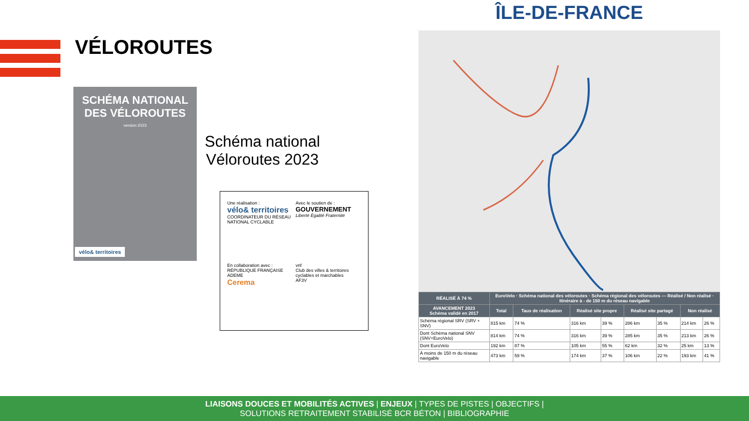VÉLOROUTES
SCHÉMA NATIONAL DES VÉLOROUTES
version 2023
vélo& territoires
Schéma national
Véloroutes 2023
Une réalisation :
vélo& territoires
COORDINATEUR DU RÉSEAU NATIONAL CYCLABLE
Avec le soutien de :
GOUVERNEMENT
Liberté Égalité Fraternité
En collaboration avec :
RÉPUBLIQUE FRANÇAISE ADEME
Cerema
vnf
Club des villes & territoires cyclables et marchables
AF3V
ÎLE-DE-FRANCE
| RÉALISÉ À 74 % | EuroVelo · Schéma national des véloroutes · Schéma régional des véloroutes — Réalisé / Non réalisé · Itinéraire à - de 150 m du réseau navigable | | | | | | | |
| --- | --- | --- | --- | --- | --- | --- | --- | --- |
| AVANCEMENT 2023 Schéma validé en 2017 | Total | Taux de réalisation | Réalisé site propre | | Réalisé site partagé | | Non réalisé | |
| Schéma régional SRV (SRV + SNV) | 815 km | 74 % | 316 km | 39 % | 286 km | 35 % | 214 km | 26 % |
| Dont Schéma national SNV (SNV+EuroVelo) | 814 km | 74 % | 316 km | 39 % | 285 km | 35 % | 213 km | 26 % |
| Dont EuroVelo | 192 km | 87 % | 105 km | 55 % | 62 km | 32 % | 25 km | 13 % |
| À moins de 150 m du réseau navigable | 473 km | 59 % | 174 km | 37 % | 106 km | 22 % | 193 km | 41 % |
LIAISONS DOUCES ET MOBILITÉS ACTIVES | ENJEUX | TYPES DE PISTES | OBJECTIFS |
SOLUTIONS RETRAITEMENT STABILISÉ BCR BÉTON | BIBLIOGRAPHIE